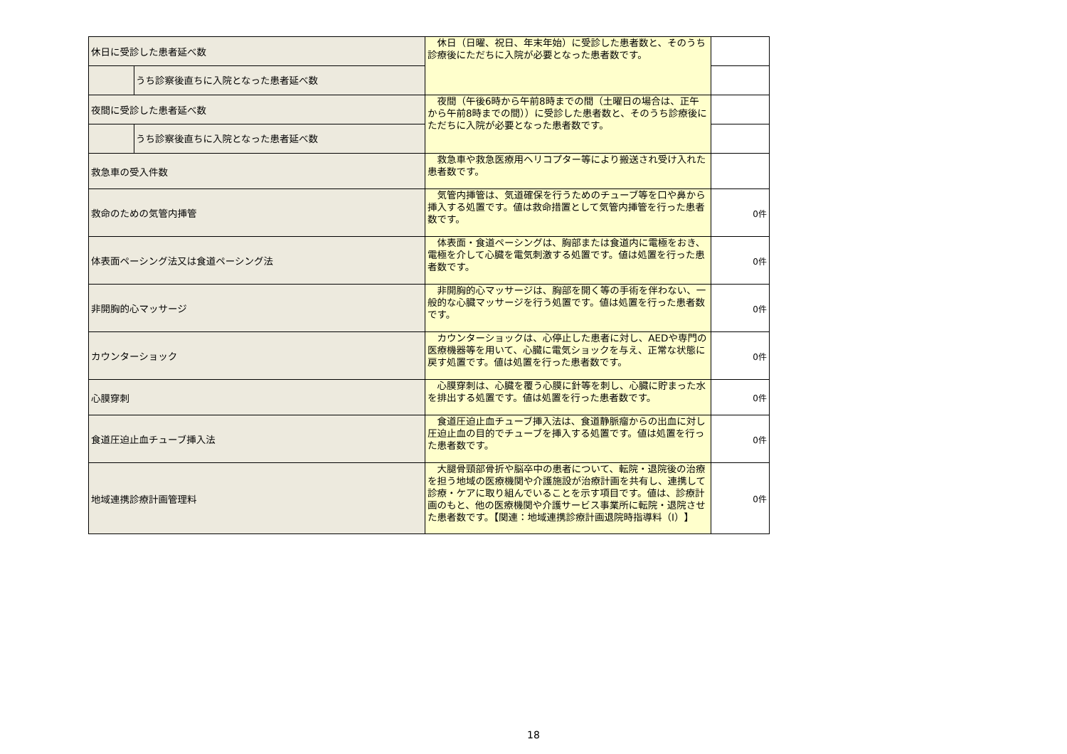| 休日に受診した患者延べ数 | 休日（日曜、祝日、年末年始）に受診した患者数と、そのうち診療後にただちに入院が必要となった患者数です。 | |
| うち診察後直ちに入院となった患者延べ数 | | |
| 夜間に受診した患者延べ数 | 夜間（午後6時から午前8時までの間（土曜日の場合は、正午から午前8時までの間））に受診した患者数と、そのうち診療後にただちに入院が必要となった患者数です。 | |
| うち診察後直ちに入院となった患者延べ数 | | |
| 救急車の受入件数 | 救急車や救急医療用ヘリコプター等により搬送され受け入れた患者数です。 | |
| 救命のための気管内挿管 | 気管内挿管は、気道確保を行うためのチューブ等を口や鼻から挿入する処置です。値は救命措置として気管内挿管を行った患者数です。 | 0件 |
| 体表面ペーシング法又は食道ペーシング法 | 体表面・食道ペーシングは、胸部または食道内に電極をおき、電極を介して心臓を電気刺激する処置です。値は処置を行った患者数です。 | 0件 |
| 非開胸的心マッサージ | 非開胸的心マッサージは、胸部を開く等の手術を伴わない、一般的な心臓マッサージを行う処置です。値は処置を行った患者数です。 | 0件 |
| カウンターショック | カウンターショックは、心停止した患者に対し、AEDや専門の医療機器等を用いて、心臓に電気ショックを与え、正常な状態に戻す処置です。値は処置を行った患者数です。 | 0件 |
| 心膜穿刺 | 心膜穿刺は、心臓を覆う心膜に針等を刺し、心臓に貯まった水を排出する処置です。値は処置を行った患者数です。 | 0件 |
| 食道圧迫止血チューブ挿入法 | 食道圧迫止血チューブ挿入法は、食道静脈瘤からの出血に対し圧迫止血の目的でチューブを挿入する処置です。値は処置を行った患者数です。 | 0件 |
| 地域連携診療計画管理料 | 大腿骨頸部骨折や脳卒中の患者について、転院・退院後の治療を担う地域の医療機関や介護施設が治療計画を共有し、連携して診療・ケアに取り組んでいることを示す項目です。値は、診療計画のもと、他の医療機関や介護サービス事業所に転院・退院させた患者数です。【関連：地域連携診療計画退院時指導料（Ⅰ）】 | 0件 |
18